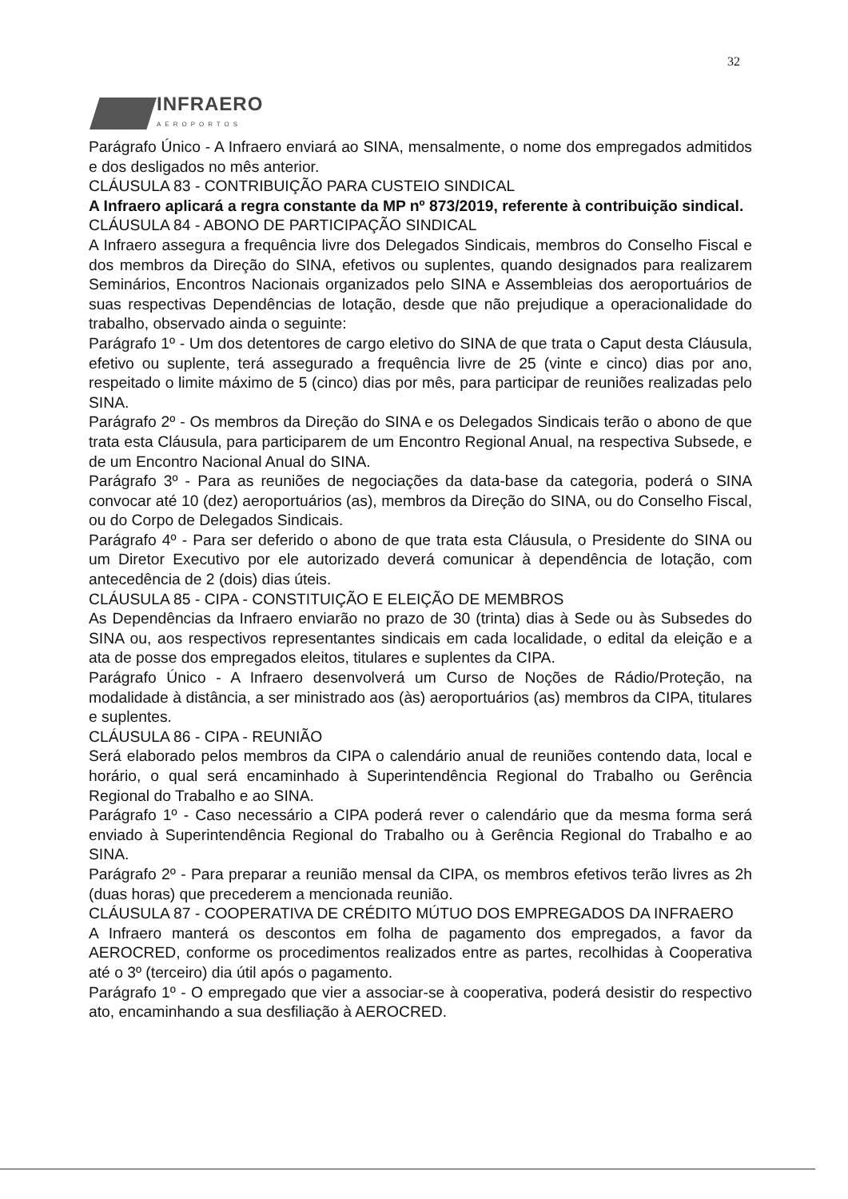32
INFRAERO
AEROPORTOS
Parágrafo Único - A Infraero enviará ao SINA, mensalmente, o nome dos empregados admitidos e dos desligados no mês anterior.
CLÁUSULA 83 - CONTRIBUIÇÃO PARA CUSTEIO SINDICAL
A Infraero aplicará a regra constante da MP nº 873/2019, referente à contribuição sindical.
CLÁUSULA 84 - ABONO DE PARTICIPAÇÃO SINDICAL
A Infraero assegura a frequência livre dos Delegados Sindicais, membros do Conselho Fiscal e dos membros da Direção do SINA, efetivos ou suplentes, quando designados para realizarem Seminários, Encontros Nacionais organizados pelo SINA e Assembleias dos aeroportuários de suas respectivas Dependências de lotação, desde que não prejudique a operacionalidade do trabalho, observado ainda o seguinte:
Parágrafo 1º - Um dos detentores de cargo eletivo do SINA de que trata o Caput desta Cláusula, efetivo ou suplente, terá assegurado a frequência livre de 25 (vinte e cinco) dias por ano, respeitado o limite máximo de 5 (cinco) dias por mês, para participar de reuniões realizadas pelo SINA.
Parágrafo 2º - Os membros da Direção do SINA e os Delegados Sindicais terão o abono de que trata esta Cláusula, para participarem de um Encontro Regional Anual, na respectiva Subsede, e de um Encontro Nacional Anual do SINA.
Parágrafo 3º - Para as reuniões de negociações da data-base da categoria, poderá o SINA convocar até 10 (dez) aeroportuários (as), membros da Direção do SINA, ou do Conselho Fiscal, ou do Corpo de Delegados Sindicais.
Parágrafo 4º - Para ser deferido o abono de que trata esta Cláusula, o Presidente do SINA ou um Diretor Executivo por ele autorizado deverá comunicar à dependência de lotação, com antecedência de 2 (dois) dias úteis.
CLÁUSULA 85 - CIPA - CONSTITUIÇÃO E ELEIÇÃO DE MEMBROS
As Dependências da Infraero enviarão no prazo de 30 (trinta) dias à Sede ou às Subsedes do SINA ou, aos respectivos representantes sindicais em cada localidade, o edital da eleição e a ata de posse dos empregados eleitos, titulares e suplentes da CIPA.
Parágrafo Único - A Infraero desenvolverá um Curso de Noções de Rádio/Proteção, na modalidade à distância, a ser ministrado aos (às) aeroportuários (as) membros da CIPA, titulares e suplentes.
CLÁUSULA 86 - CIPA - REUNIÃO
Será elaborado pelos membros da CIPA o calendário anual de reuniões contendo data, local e horário, o qual será encaminhado à Superintendência Regional do Trabalho ou Gerência Regional do Trabalho e ao SINA.
Parágrafo 1º - Caso necessário a CIPA poderá rever o calendário que da mesma forma será enviado à Superintendência Regional do Trabalho ou à Gerência Regional do Trabalho e ao SINA.
Parágrafo 2º - Para preparar a reunião mensal da CIPA, os membros efetivos terão livres as 2h (duas horas) que precederem a mencionada reunião.
CLÁUSULA 87 - COOPERATIVA DE CRÉDITO MÚTUO DOS EMPREGADOS DA INFRAERO
A Infraero manterá os descontos em folha de pagamento dos empregados, a favor da AEROCRED, conforme os procedimentos realizados entre as partes, recolhidas à Cooperativa até o 3º (terceiro) dia útil após o pagamento.
Parágrafo 1º - O empregado que vier a associar-se à cooperativa, poderá desistir do respectivo ato, encaminhando a sua desfiliação à AEROCRED.